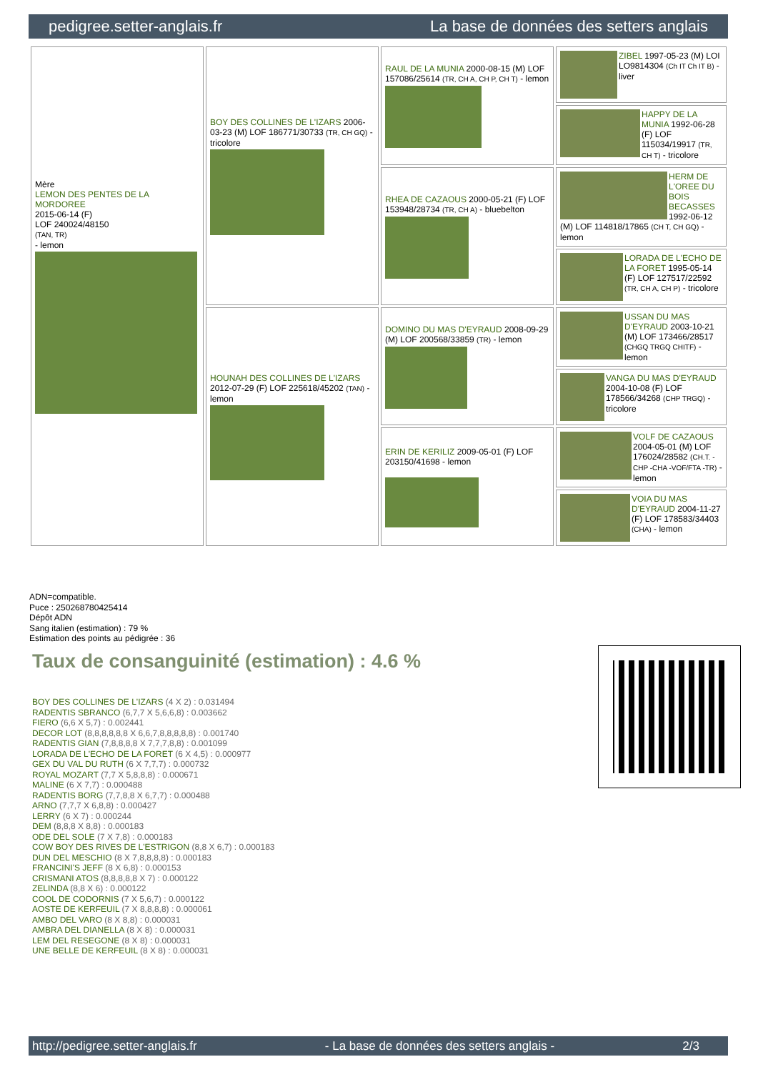pedigree.setter-anglais.fr La base de données des setters anglais
| Mère LEMON DES PENTES DE LA MORDOREE 2015-06-14 (F) LOF 240024/48150 (TAN, TR) - lemon | BOY DES COLLINES DE L'IZARS 2006-03-23 (M) LOF 186771/30733 (TR, CH GQ) - tricolore | RAUL DE LA MUNIA 2000-08-15 (M) LOF 157086/25614 (TR, CH A, CH P, CH T) - lemon | ZIBEL 1997-05-23 (M) LOI LO9814304 (Ch IT Ch IT B) - liver |
| | | | HAPPY DE LA MUNIA 1992-06-28 (F) LOF 115034/19917 (TR, CH T) - tricolore |
| | | RHEA DE CAZAOUS 2000-05-21 (F) LOF 153948/28734 (TR, CH A) - bluebelton | HERM DE L'OREE DU BOIS BECASSES 1992-06-12 (M) LOF 114818/17865 (CH T, CH GQ) - lemon |
| | | | LORADA DE L'ECHO DE LA FORET 1995-05-14 (F) LOF 127517/22592 (TR, CH A, CH P) - tricolore |
| | HOUNAH DES COLLINES DE L'IZARS 2012-07-29 (F) LOF 225618/45202 (TAN) - lemon | DOMINO DU MAS D'EYRAUD 2008-09-29 (M) LOF 200568/33859 (TR) - lemon | USSAN DU MAS D'EYRAUD 2003-10-21 (M) LOF 173466/28517 (CHGQ TRGQ CHITF) - lemon |
| | | | VANGA DU MAS D'EYRAUD 2004-10-08 (F) LOF 178566/34268 (CHP TRGQ) - tricolore |
| | | ERIN DE KERILIZ 2009-05-01 (F) LOF 203150/41698 - lemon | VOLF DE CAZAOUS 2004-05-01 (M) LOF 176024/28582 (CH.T. -CHP -CHA -VOF/FTA -TR) - lemon |
| | | | VOIA DU MAS D'EYRAUD 2004-11-27 (F) LOF 178583/34403 (CHA) - lemon |
ADN=compatible.
Puce : 250268780425414
Dépôt ADN
Sang italien (estimation) : 79 %
Estimation des points au pédigrée : 36
Taux de consanguinité (estimation) : 4.6 %
BOY DES COLLINES DE L'IZARS (4 X 2) : 0.031494
RADENTIS SBRANCO (6,7,7 X 5,6,6,8) : 0.003662
FIERO (6,6 X 5,7) : 0.002441
DECOR LOT (8,8,8,8,8,8 X 6,6,7,8,8,8,8,8) : 0.001740
RADENTIS GIAN (7,8,8,8,8 X 7,7,7,8,8) : 0.001099
LORADA DE L'ECHO DE LA FORET (6 X 4,5) : 0.000977
GEX DU VAL DU RUTH (6 X 7,7,7) : 0.000732
ROYAL MOZART (7,7 X 5,8,8,8) : 0.000671
MALINE (6 X 7,7) : 0.000488
RADENTIS BORG (7,7,8,8 X 6,7,7) : 0.000488
ARNO (7,7,7 X 6,8,8) : 0.000427
LERRY (6 X 7) : 0.000244
DEM (8,8,8 X 8,8) : 0.000183
ODE DEL SOLE (7 X 7,8) : 0.000183
COW BOY DES RIVES DE L'ESTRIGON (8,8 X 6,7) : 0.000183
DUN DEL MESCHIO (8 X 7,8,8,8,8) : 0.000183
FRANCINI'S JEFF (8 X 6,8) : 0.000153
CRISMANI ATOS (8,8,8,8,8 X 7) : 0.000122
ZELINDA (8,8 X 6) : 0.000122
COOL DE CODORNIS (7 X 5,6,7) : 0.000122
AOSTE DE KERFEUIL (7 X 8,8,8,8) : 0.000061
AMBO DEL VARO (8 X 8,8) : 0.000031
AMBRA DEL DIANELLA (8 X 8) : 0.000031
LEM DEL RESEGONE (8 X 8) : 0.000031
UNE BELLE DE KERFEUIL (8 X 8) : 0.000031
http://pedigree.setter-anglais.fr - La base de données des setters anglais - 2/3